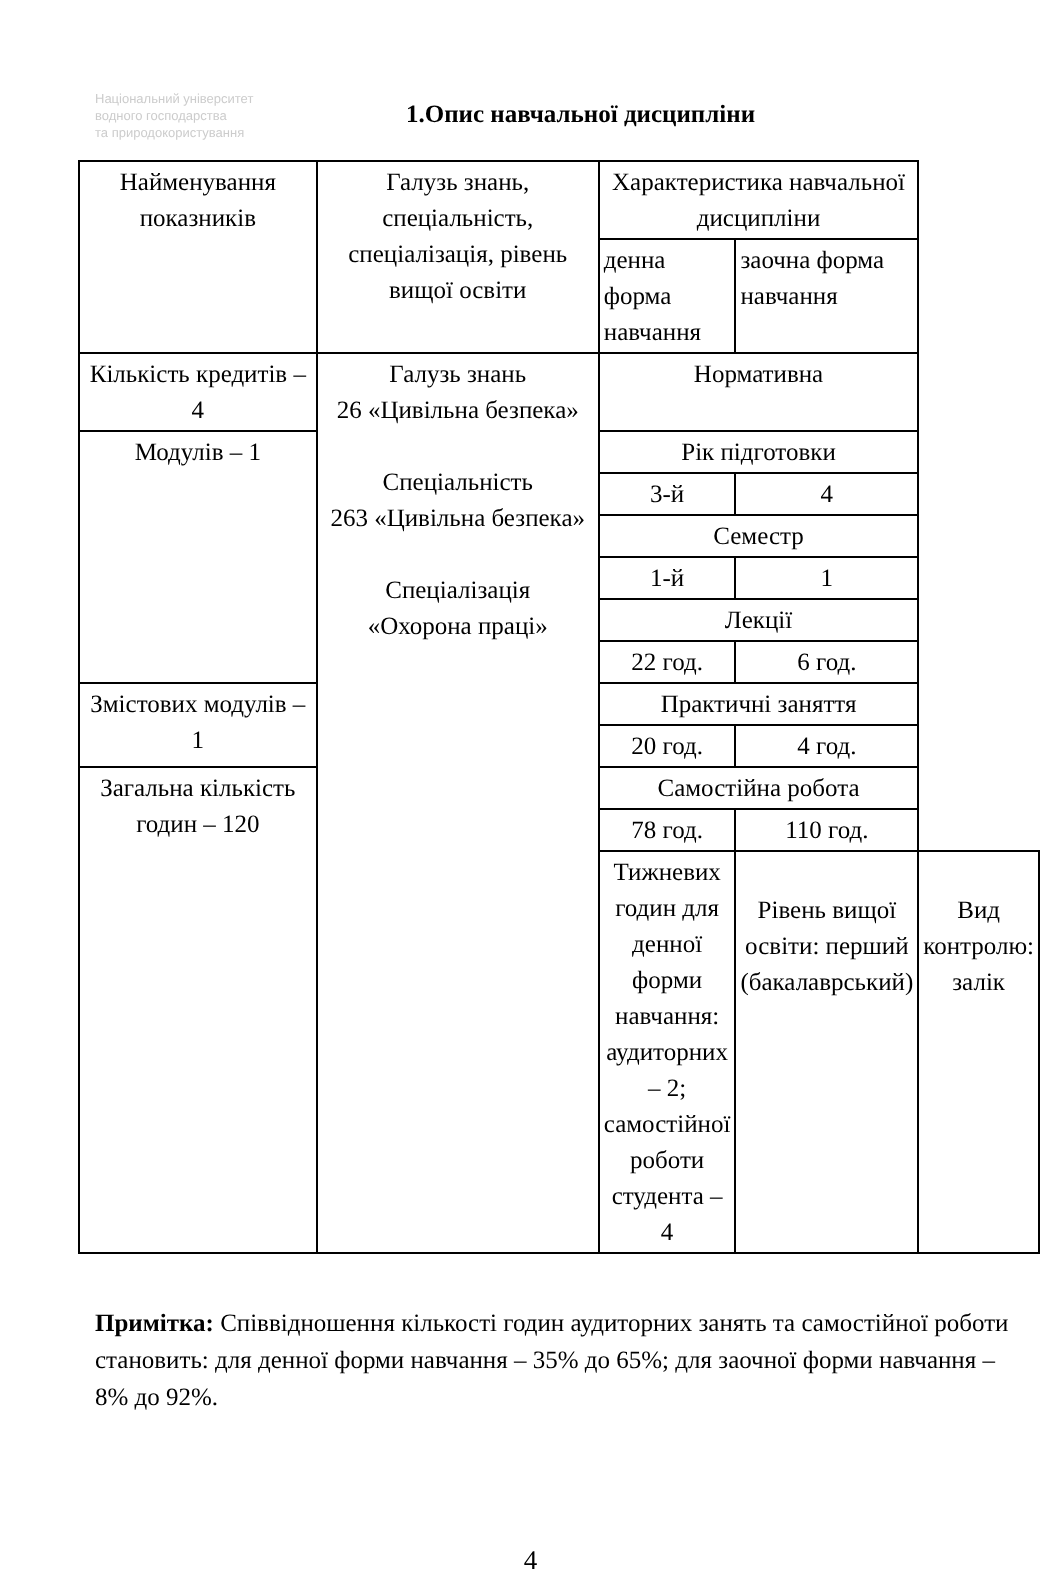Національний університет
водного господарства
та природокористування
1.Опис навчальної дисципліни
| Найменування показників | Галузь знань, спеціальність, спеціалізація, рівень вищої освіти | Характеристика навчальної дисципліни | | |
| | | денна форма навчання | заочна форма навчання | |
| Кількість кредитів – 4 | Галузь знань 26 «Цивільна безпека» Спеціальність 263 «Цивільна безпека» Спеціалізація «Охорона праці» | Нормативна | | |
| Модулів – 1 | | Рік підготовки | | |
| | | 3-й | 4 | |
| | | Семестр | | |
| | | 1-й | 1 | |
| | | Лекції | | |
| | | 22 год. | 6 год. | |
| Змістових модулів – 1 | | Практичні заняття | | |
| | | 20 год. | 4 год. | |
| Загальна кількість годин – 120 | | Самостійна робота | | |
| | | 78 год. | 110 год. | |
| | | Тижневих годин для денної форми навчання: аудиторних – 2; самостійної роботи студента – 4 | Рівень вищої освіти: перший (бакалаврський) | Вид контролю: залік |
Примітка: Співвідношення кількості годин аудиторних занять та самостійної роботи становить: для денної форми навчання – 35% до 65%; для заочної форми навчання – 8% до 92%.
4